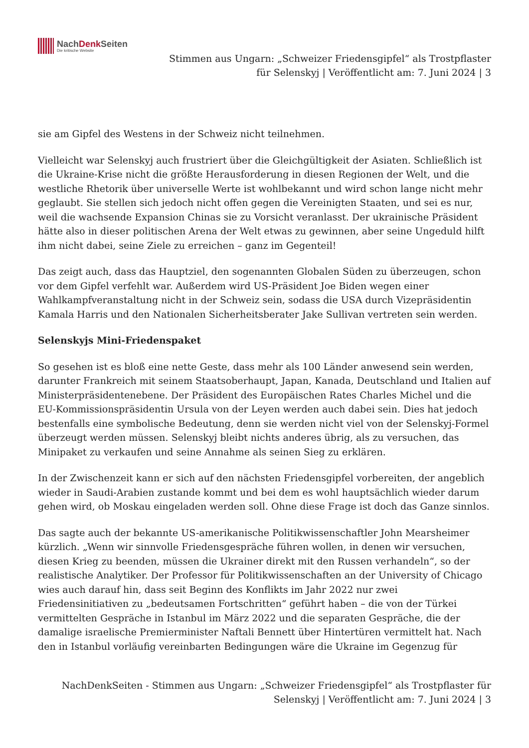NachDenk Seiten
Die kritische Website
Stimmen aus Ungarn: „Schweizer Friedensgipfel“ als Trostpflaster
für Selenskyj | Veröffentlicht am: 7. Juni 2024 | 3
sie am Gipfel des Westens in der Schweiz nicht teilnehmen.
Vielleicht war Selenskyj auch frustriert über die Gleichgültigkeit der Asiaten. Schließlich ist die Ukraine-Krise nicht die größte Herausforderung in diesen Regionen der Welt, und die westliche Rhetorik über universelle Werte ist wohlbekannt und wird schon lange nicht mehr geglaubt. Sie stellen sich jedoch nicht offen gegen die Vereinigten Staaten, und sei es nur, weil die wachsende Expansion Chinas sie zu Vorsicht veranlasst. Der ukrainische Präsident hätte also in dieser politischen Arena der Welt etwas zu gewinnen, aber seine Ungeduld hilft ihm nicht dabei, seine Ziele zu erreichen – ganz im Gegenteil!
Das zeigt auch, dass das Hauptziel, den sogenannten Globalen Süden zu überzeugen, schon vor dem Gipfel verfehlt war. Außerdem wird US-Präsident Joe Biden wegen einer Wahlkampfveranstaltung nicht in der Schweiz sein, sodass die USA durch Vizepräsidentin Kamala Harris und den Nationalen Sicherheitsberater Jake Sullivan vertreten sein werden.
Selenskyjs Mini-Friedenspaket
So gesehen ist es bloß eine nette Geste, dass mehr als 100 Länder anwesend sein werden, darunter Frankreich mit seinem Staatsoberhaupt, Japan, Kanada, Deutschland und Italien auf Ministerpräsidentenebene. Der Präsident des Europäischen Rates Charles Michel und die EU-Kommissionspräsidentin Ursula von der Leyen werden auch dabei sein. Dies hat jedoch bestenfalls eine symbolische Bedeutung, denn sie werden nicht viel von der Selenskyj-Formel überzeugt werden müssen. Selenskyj bleibt nichts anderes übrig, als zu versuchen, das Minipaket zu verkaufen und seine Annahme als seinen Sieg zu erklären.
In der Zwischenzeit kann er sich auf den nächsten Friedensgipfel vorbereiten, der angeblich wieder in Saudi-Arabien zustande kommt und bei dem es wohl hauptsächlich wieder darum gehen wird, ob Moskau eingeladen werden soll. Ohne diese Frage ist doch das Ganze sinnlos.
Das sagte auch der bekannte US-amerikanische Politikwissenschaftler John Mearsheimer kürzlich. „Wenn wir sinnvolle Friedensgespräche führen wollen, in denen wir versuchen, diesen Krieg zu beenden, müssen die Ukrainer direkt mit den Russen verhandeln“, so der realistische Analytiker. Der Professor für Politikwissenschaften an der University of Chicago wies auch darauf hin, dass seit Beginn des Konflikts im Jahr 2022 nur zwei Friedensinitiativen zu „bedeutsamen Fortschritten“ geführt haben – die von der Türkei vermittelten Gespräche in Istanbul im März 2022 und die separaten Gespräche, die der damalige israelische Premierminister Naftali Bennett über Hintertüren vermittelt hat. Nach den in Istanbul vorläufig vereinbarten Bedingungen wäre die Ukraine im Gegenzug für
NachDenkSeiten - Stimmen aus Ungarn: „Schweizer Friedensgipfel“ als Trostpflaster für
Selenskyj | Veröffentlicht am: 7. Juni 2024 | 3